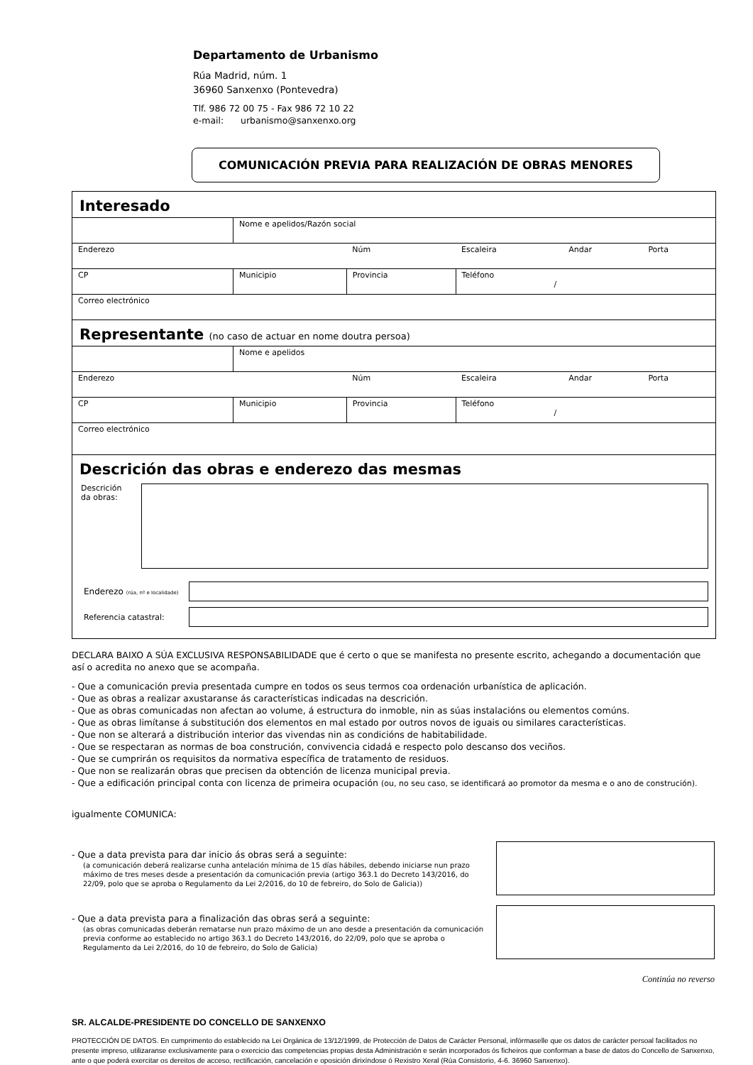Departamento de Urbanismo
Rúa Madrid, núm. 1
36960 Sanxenxo (Pontevedra)
Tlf. 986 72 00 75 - Fax 986 72 10 22
e-mail: urbanismo@sanxenxo.org
COMUNICACIÓN PREVIA PARA REALIZACIÓN DE OBRAS MENORES
Interesado
| | Nome e apelidos/Razón social | | | | |
| Enderezo | | Núm | Escaleira | Andar | Porta |
| CP | Municipio | Provincia | Teléfono / | | |
| Correo electrónico | | | | | |
Representante (no caso de actuar en nome doutra persoa)
| | Nome e apelidos | | | | |
| Enderezo | | Núm | Escaleira | Andar | Porta |
| CP | Municipio | Provincia | Teléfono / | | |
| Correo electrónico | | | | | |
Descrición das obras e enderezo das mesmas
Descrición
da obras:
Enderezo (rúa, nº e localidade)
Referencia catastral:
DECLARA BAIXO A SÚA EXCLUSIVA RESPONSABILIDADE que é certo o que se manifesta no presente escrito, achegando a documentación que así o acredita no anexo que se acompaña.
- Que a comunicación previa presentada cumpre en todos os seus termos coa ordenación urbanística de aplicación.
- Que as obras a realizar axustaranse ás características indicadas na descrición.
- Que as obras comunicadas non afectan ao volume, á estructura do inmoble, nin as súas instalacións ou elementos comúns.
- Que as obras limítanse á substitución dos elementos en mal estado por outros novos de iguais ou similares características.
- Que non se alterará a distribución interior das vivendas nin as condicións de habitabilidade.
- Que se respectaran as normas de boa construción, convivencia cidadá e respecto polo descanso dos veciños.
- Que se cumprirán os requisitos da normativa específica de tratamento de residuos.
- Que non se realizarán obras que precisen da obtención de licenza municipal previa.
- Que a edificación principal conta con licenza de primeira ocupación (ou, no seu caso, se identificará ao promotor da mesma e o ano de construción).
igualmente COMUNICA:
- Que a data prevista para dar inicio ás obras será a seguinte:
(a comunicación deberá realizarse cunha antelación mínima de 15 días hábiles, debendo iniciarse nun prazo máximo de tres meses desde a presentación da comunicación previa (artigo 363.1 do Decreto 143/2016, do 22/09, polo que se aproba o Regulamento da Lei 2/2016, do 10 de febreiro, do Solo de Galicia))
- Que a data prevista para a finalización das obras será a seguinte:
(as obras comunicadas deberán rematarse nun prazo máximo de un ano desde a presentación da comunicación previa conforme ao establecido no artigo 363.1 do Decreto 143/2016, do 22/09, polo que se aproba o Regulamento da Lei 2/2016, do 10 de febreiro, do Solo de Galicia)
Continúa no reverso
SR. ALCALDE-PRESIDENTE DO CONCELLO DE SANXENXO
PROTECCIÓN DE DATOS. En cumprimento do establecido na Lei Orgánica de 13/12/1999, de Protección de Datos de Carácter Personal, infórmaselle que os datos de carácter persoal facilitados no presente impreso, utilizaranse exclusivamente para o exercicio das competencias propias desta Administración e serán incorporados ós ficheiros que conforman a base de datos do Concello de Sanxenxo, ante o que poderá exercitar os dereitos de acceso, rectificación, cancelación e oposición dirixíndose ó Rexistro Xeral (Rúa Consistorio, 4-6. 36960 Sanxenxo).